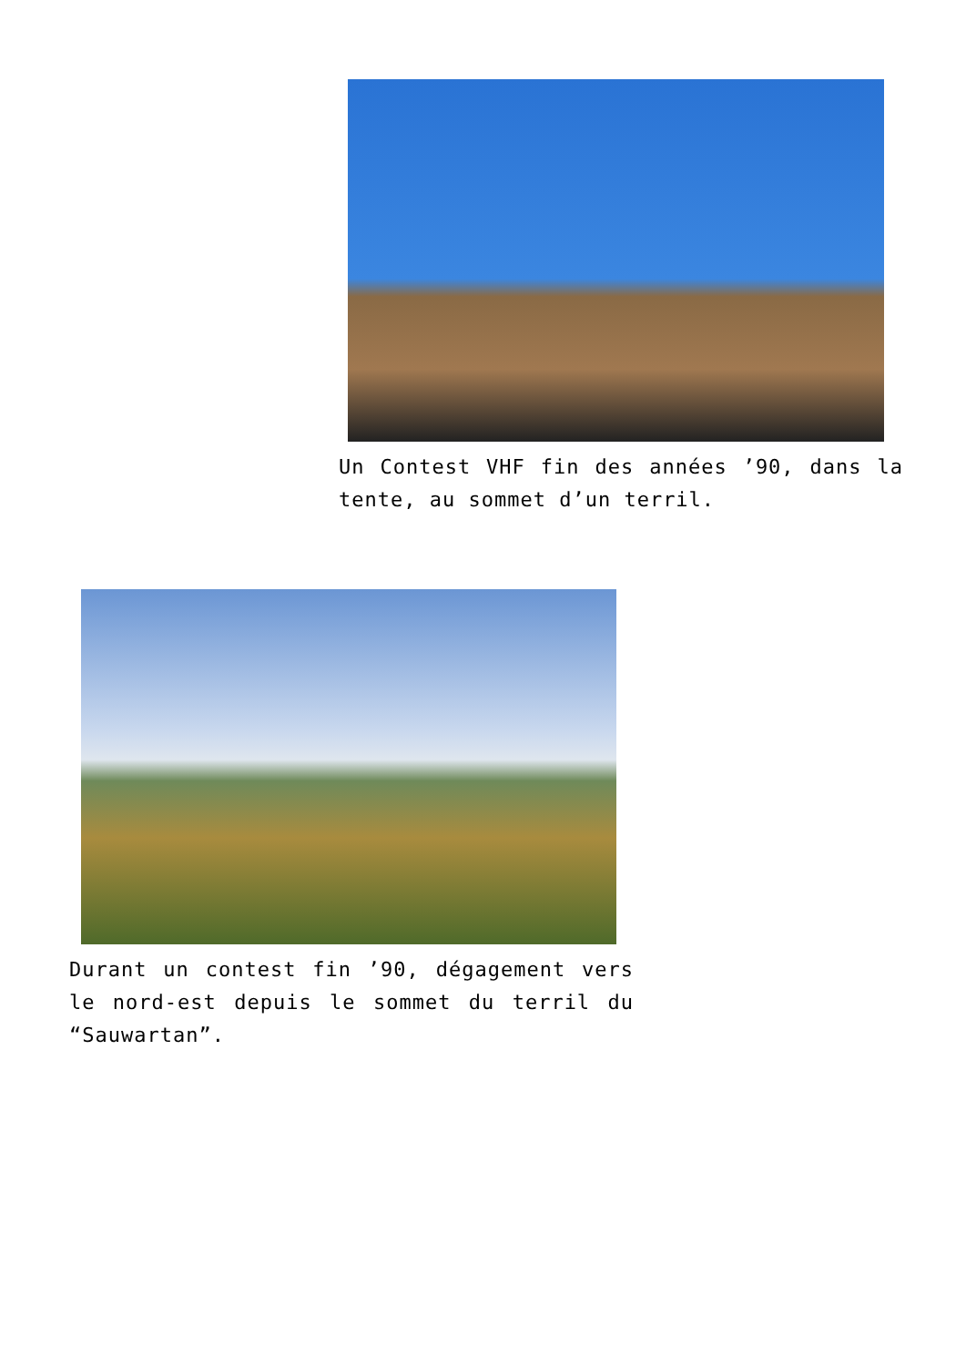Un Contest VHF fin des années ’90, dans la tente, au sommet d’un terril.
Durant un contest fin ’90, dégagement vers le nord-est depuis le sommet du terril du “Sauwartan”.